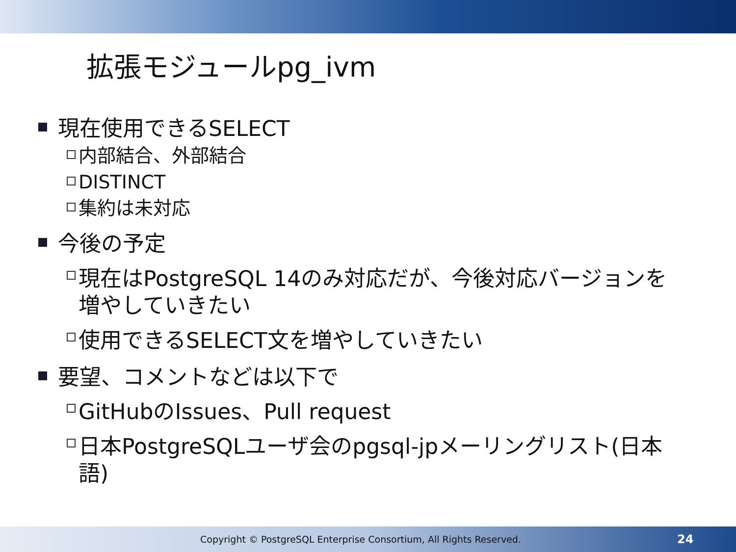拡張モジュールpg_ivm
現在使用できるSELECT
内部結合、外部結合
DISTINCT
集約は未対応
今後の予定
現在はPostgreSQL 14のみ対応だが、今後対応バージョンを増やしていきたい
使用できるSELECT文を増やしていきたい
要望、コメントなどは以下で
GitHubのIssues、Pull request
日本PostgreSQLユーザ会のpgsql-jpメーリングリスト(日本語)
Copyright © PostgreSQL Enterprise Consortium, All Rights Reserved. 24